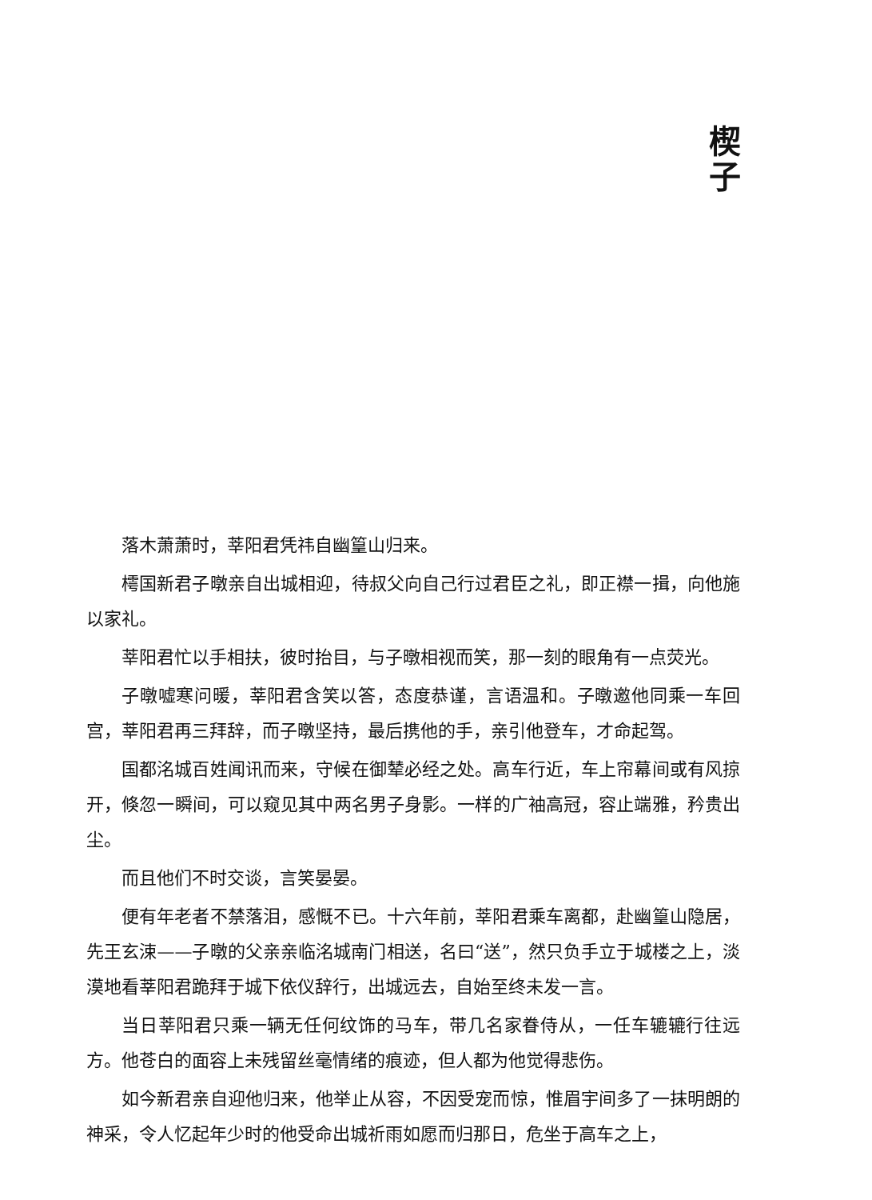楔 子
落木萧萧时，莘阳君凭祎自幽篁山归来。
樗国新君子暾亲自出城相迎，待叔父向自己行过君臣之礼，即正襟一揖，向他施以家礼。
莘阳君忙以手相扶，彼时抬目，与子暾相视而笑，那一刻的眼角有一点荧光。
子暾嘘寒问暖，莘阳君含笑以答，态度恭谨，言语温和。子暾邀他同乘一车回宫，莘阳君再三拜辞，而子暾坚持，最后携他的手，亲引他登车，才命起驾。
国都洺城百姓闻讯而来，守候在御辇必经之处。高车行近，车上帘幕间或有风掠开，倏忽一瞬间，可以窥见其中两名男子身影。一样的广袖高冠，容止端雅，矜贵出尘。
而且他们不时交谈，言笑晏晏。
便有年老者不禁落泪，感慨不已。十六年前，莘阳君乘车离都，赴幽篁山隐居，先王玄涑——子暾的父亲亲临洺城南门相送，名曰“送”，然只负手立于城楼之上，淡漠地看莘阳君跪拜于城下依仪辞行，出城远去，自始至终未发一言。
当日莘阳君只乘一辆无任何纹饰的马车，带几名家眷侍从，一任车辘辘行往远方。他苍白的面容上未残留丝毫情绪的痕迹，但人都为他觉得悲伤。
如今新君亲自迎他归来，他举止从容，不因受宠而惊，惟眉宇间多了一抹明朗的神采，令人忆起年少时的他受命出城祈雨如愿而归那日，危坐于高车之上，